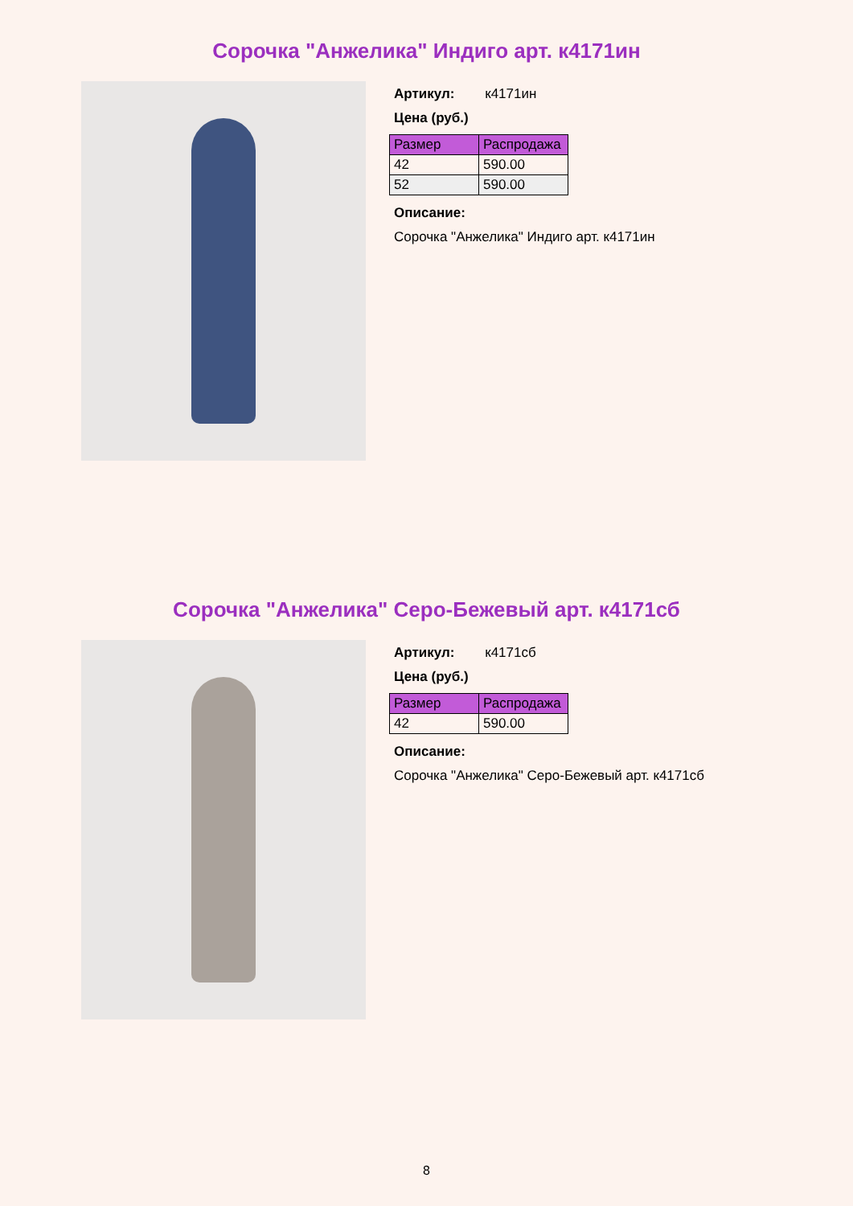Сорочка "Анжелика" Индиго арт. к4171ин
Артикул: к4171ин
Цена (руб.)
| Размер | Распродажа |
| --- | --- |
| 42 | 590.00 |
| 52 | 590.00 |
Описание:
Сорочка "Анжелика" Индиго арт. к4171ин
Сорочка "Анжелика" Серо-Бежевый арт. к4171сб
Артикул: к4171сб
Цена (руб.)
| Размер | Распродажа |
| --- | --- |
| 42 | 590.00 |
Описание:
Сорочка "Анжелика" Серо-Бежевый арт. к4171сб
8